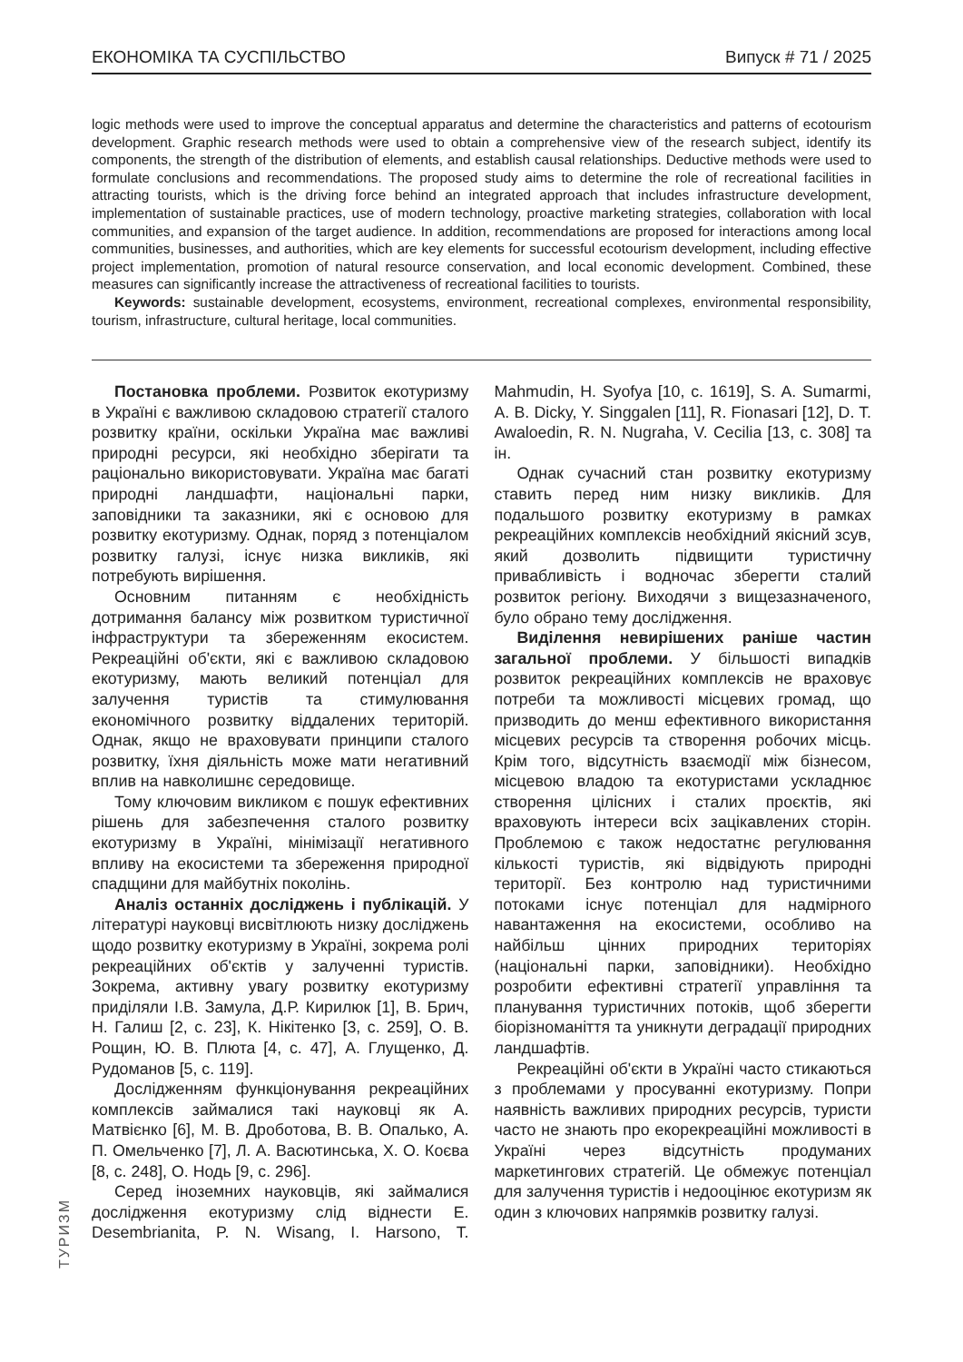ЕКОНОМІКА ТА СУСПІЛЬСТВО Випуск # 71 / 2025
logic methods were used to improve the conceptual apparatus and determine the characteristics and patterns of ecotourism development. Graphic research methods were used to obtain a comprehensive view of the research subject, identify its components, the strength of the distribution of elements, and establish causal relationships. Deductive methods were used to formulate conclusions and recommendations. The proposed study aims to determine the role of recreational facilities in attracting tourists, which is the driving force behind an integrated approach that includes infrastructure development, implementation of sustainable practices, use of modern technology, proactive marketing strategies, collaboration with local communities, and expansion of the target audience. In addition, recommendations are proposed for interactions among local communities, businesses, and authorities, which are key elements for successful ecotourism development, including effective project implementation, promotion of natural resource conservation, and local economic development. Combined, these measures can significantly increase the attractiveness of recreational facilities to tourists.
Keywords: sustainable development, ecosystems, environment, recreational complexes, environmental responsibility, tourism, infrastructure, cultural heritage, local communities.
Постановка проблеми. Розвиток екотуризму в Україні є важливою складовою стратегії сталого розвитку країни, оскільки Україна має важливі природні ресурси, які необхідно зберігати та раціонально використовувати. Україна має багаті природні ландшафти, національні парки, заповідники та заказники, які є основою для розвитку екотуризму. Однак, поряд з потенціалом розвитку галузі, існує низка викликів, які потребують вирішення.
Основним питанням є необхідність дотримання балансу між розвитком туристичної інфраструктури та збереженням екосистем. Рекреаційні об'єкти, які є важливою складовою екотуризму, мають великий потенціал для залучення туристів та стимулювання економічного розвитку віддалених територій. Однак, якщо не враховувати принципи сталого розвитку, їхня діяльність може мати негативний вплив на навколишнє середовище.
Тому ключовим викликом є пошук ефективних рішень для забезпечення сталого розвитку екотуризму в Україні, мінімізації негативного впливу на екосистеми та збереження природної спадщини для майбутніх поколінь.
Аналіз останніх досліджень і публікацій. У літературі науковці висвітлюють низку досліджень щодо розвитку екотуризму в Україні, зокрема ролі рекреаційних об'єктів у залученні туристів. Зокрема, активну увагу розвитку екотуризму приділяли І.В. Замула, Д.Р. Кирилюк [1], В. Брич, Н. Галиш [2, с. 23], К. Нікітенко [3, с. 259], О. В. Рощин, Ю. В. Плюта [4, с. 47], А. Глущенко, Д. Рудоманов [5, с. 119].
Дослідженням функціонування рекреаційних комплексів займалися такі науковці як А. Матвієнко [6], М. В. Дроботова, В. В. Опалько, А. П. Омельченко [7], Л. А. Васютинська, Х. О. Коєва [8, с. 248], О. Нодь [9, с. 296].
Серед іноземних науковців, які займалися дослідження екотуризму слід віднести E. Desembrianita, P. N. Wisang, I. Harsono, T. Mahmudin, H. Syofya [10, с. 1619], S. A. Sumarmi, A. B. Dicky, Y. Singgalen [11], R. Fionasari [12], D. T. Awaloedin, R. N. Nugraha, V. Cecilia [13, с. 308] та ін.
Однак сучасний стан розвитку екотуризму ставить перед ним низку викликів. Для подальшого розвитку екотуризму в рамках рекреаційних комплексів необхідний якісний зсув, який дозволить підвищити туристичну привабливість і водночас зберегти сталий розвиток регіону. Виходячи з вищезазначеного, було обрано тему дослідження.
Виділення невирішених раніше частин загальної проблеми. У більшості випадків розвиток рекреаційних комплексів не враховує потреби та можливості місцевих громад, що призводить до менш ефективного використання місцевих ресурсів та створення робочих місць. Крім того, відсутність взаємодії між бізнесом, місцевою владою та екотуристами ускладнює створення цілісних і сталих проєктів, які враховують інтереси всіх зацікавлених сторін. Проблемою є також недостатнє регулювання кількості туристів, які відвідують природні території. Без контролю над туристичними потоками існує потенціал для надмірного навантаження на екосистеми, особливо на найбільш цінних природних територіях (національні парки, заповідники). Необхідно розробити ефективні стратегії управління та планування туристичних потоків, щоб зберегти біорізноманіття та уникнути деградації природних ландшафтів.
Рекреаційні об'єкти в Україні часто стикаються з проблемами у просуванні екотуризму. Попри наявність важливих природних ресурсів, туристи часто не знають про екорекреаційні можливості в Україні через відсутність продуманих маркетингових стратегій. Це обмежує потенціал для залучення туристів і недооцінює екотуризм як один з ключових напрямків розвитку галузі.
ТУРИЗМ